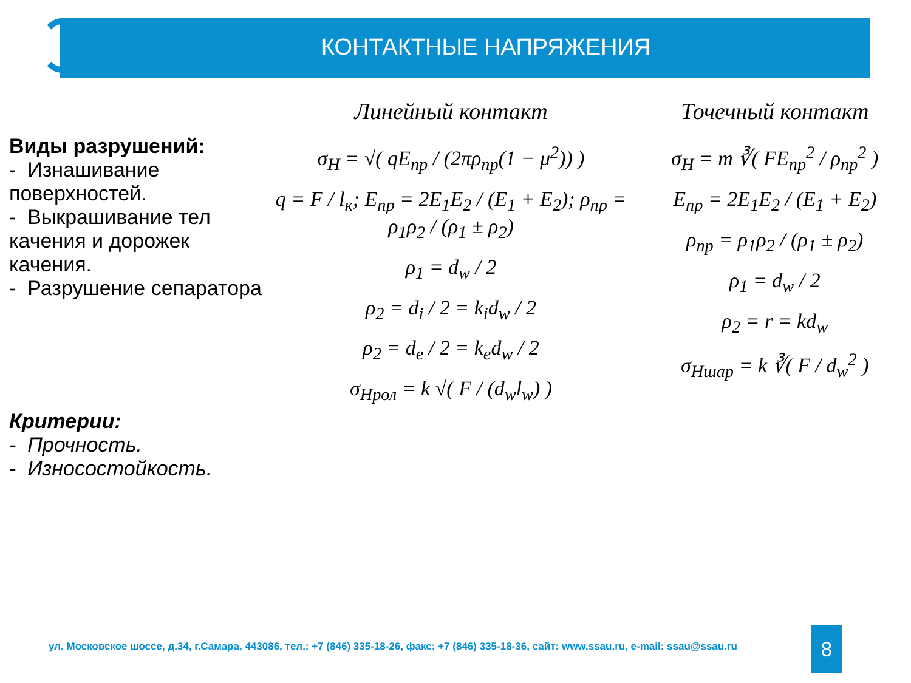КОНТАКТНЫЕ НАПРЯЖЕНИЯ
Виды разрушений:
- Изнашивание поверхностей.
- Выкрашивание тел качения и дорожек качения.
- Разрушение сепаратора
Критерии:
- Прочность.
- Износостойкость.
Линейный контакт
σ<sub>H</sub> = √( qE<sub>пр</sub> / (2πρ<sub>пр</sub>(1 − μ<sup>2</sup>)) )
q = F / l<sub>к</sub>; E<sub>пр</sub> = 2E<sub>1</sub>E<sub>2</sub> / (E<sub>1</sub> + E<sub>2</sub>); ρ<sub>пр</sub> = ρ<sub>1</sub>ρ<sub>2</sub> / (ρ<sub>1</sub> ± ρ<sub>2</sub>)
ρ<sub>1</sub> = d<sub>w</sub> / 2
ρ<sub>2</sub> = d<sub>i</sub> / 2 = k<sub>i</sub>d<sub>w</sub> / 2
ρ<sub>2</sub> = d<sub>e</sub> / 2 = k<sub>e</sub>d<sub>w</sub> / 2
σ<sub>Hрол</sub> = k √( F / (d<sub>w</sub>l<sub>w</sub>) )
Точечный контакт
σ<sub>H</sub> = m ∛( FE<sub>пр</sub><sup>2</sup> / ρ<sub>пр</sub><sup>2</sup> )
E<sub>пр</sub> = 2E<sub>1</sub>E<sub>2</sub> / (E<sub>1</sub> + E<sub>2</sub>)
ρ<sub>пр</sub> = ρ<sub>1</sub>ρ<sub>2</sub> / (ρ<sub>1</sub> ± ρ<sub>2</sub>)
ρ<sub>1</sub> = d<sub>w</sub> / 2
ρ<sub>2</sub> = r = kd<sub>w</sub>
σ<sub>Hшар</sub> = k ∛( F / d<sub>w</sub><sup>2</sup> )
ул. Московское шоссе, д.34, г.Самара, 443086, тел.: +7 (846) 335-18-26, факс: +7 (846) 335-18-36, сайт: www.ssau.ru, e-mail: ssau@ssau.ru
8